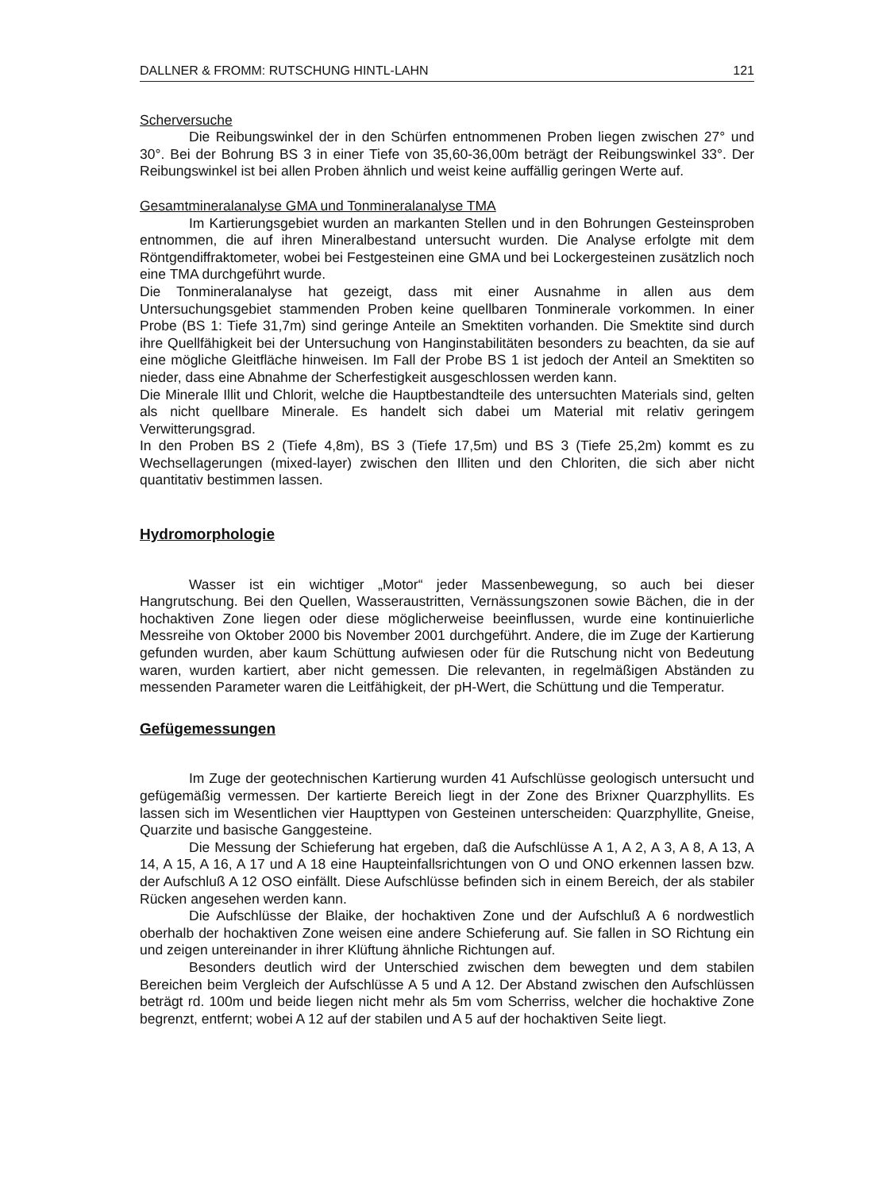DALLNER & FROMM: RUTSCHUNG HINTL-LAHN 121
Scherversuche
Die Reibungswinkel der in den Schürfen entnommenen Proben liegen zwischen 27° und 30°. Bei der Bohrung BS 3 in einer Tiefe von 35,60-36,00m beträgt der Reibungswinkel 33°. Der Reibungswinkel ist bei allen Proben ähnlich und weist keine auffällig geringen Werte auf.
Gesamtmineralanalyse GMA und Tonmineralanalyse TMA
Im Kartierungsgebiet wurden an markanten Stellen und in den Bohrungen Gesteinsproben entnommen, die auf ihren Mineralbestand untersucht wurden. Die Analyse erfolgte mit dem Röntgendiffraktometer, wobei bei Festgesteinen eine GMA und bei Lockergesteinen zusätzlich noch eine TMA durchgeführt wurde.
Die Tonmineralanalyse hat gezeigt, dass mit einer Ausnahme in allen aus dem Untersuchungsgebiet stammenden Proben keine quellbaren Tonminerale vorkommen. In einer Probe (BS 1: Tiefe 31,7m) sind geringe Anteile an Smektiten vorhanden. Die Smektite sind durch ihre Quellfähigkeit bei der Untersuchung von Hanginstabilitäten besonders zu beachten, da sie auf eine mögliche Gleitfläche hinweisen. Im Fall der Probe BS 1 ist jedoch der Anteil an Smektiten so nieder, dass eine Abnahme der Scherfestigkeit ausgeschlossen werden kann.
Die Minerale Illit und Chlorit, welche die Hauptbestandteile des untersuchten Materials sind, gelten als nicht quellbare Minerale. Es handelt sich dabei um Material mit relativ geringem Verwitterungsgrad.
In den Proben BS 2 (Tiefe 4,8m), BS 3 (Tiefe 17,5m) und BS 3 (Tiefe 25,2m) kommt es zu Wechsellagerungen (mixed-layer) zwischen den Illiten und den Chloriten, die sich aber nicht quantitativ bestimmen lassen.
Hydromorphologie
Wasser ist ein wichtiger „Motor“ jeder Massenbewegung, so auch bei dieser Hangrutschung. Bei den Quellen, Wasseraustritten, Vernässungszonen sowie Bächen, die in der hochaktiven Zone liegen oder diese möglicherweise beeinflussen, wurde eine kontinuierliche Messreihe von Oktober 2000 bis November 2001 durchgeführt. Andere, die im Zuge der Kartierung gefunden wurden, aber kaum Schüttung aufwiesen oder für die Rutschung nicht von Bedeutung waren, wurden kartiert, aber nicht gemessen. Die relevanten, in regelmäßigen Abständen zu messenden Parameter waren die Leitfähigkeit, der pH-Wert, die Schüttung und die Temperatur.
Gefügemessungen
Im Zuge der geotechnischen Kartierung wurden 41 Aufschlüsse geologisch untersucht und gefügemäßig vermessen. Der kartierte Bereich liegt in der Zone des Brixner Quarzphyllits. Es lassen sich im Wesentlichen vier Haupttypen von Gesteinen unterscheiden: Quarzphyllite, Gneise, Quarzite und basische Ganggesteine.
Die Messung der Schieferung hat ergeben, daß die Aufschlüsse A 1, A 2, A 3, A 8, A 13, A 14, A 15, A 16, A 17 und A 18 eine Haupteinfallsrichtungen von O und ONO erkennen lassen bzw. der Aufschluß A 12 OSO einfällt. Diese Aufschlüsse befinden sich in einem Bereich, der als stabiler Rücken angesehen werden kann.
Die Aufschlüsse der Blaike, der hochaktiven Zone und der Aufschluß A 6 nordwestlich oberhalb der hochaktiven Zone weisen eine andere Schieferung auf. Sie fallen in SO Richtung ein und zeigen untereinander in ihrer Klüftung ähnliche Richtungen auf.
Besonders deutlich wird der Unterschied zwischen dem bewegten und dem stabilen Bereichen beim Vergleich der Aufschlüsse A 5 und A 12. Der Abstand zwischen den Aufschlüssen beträgt rd. 100m und beide liegen nicht mehr als 5m vom Scherriss, welcher die hochaktive Zone begrenzt, entfernt; wobei A 12 auf der stabilen und A 5 auf der hochaktiven Seite liegt.